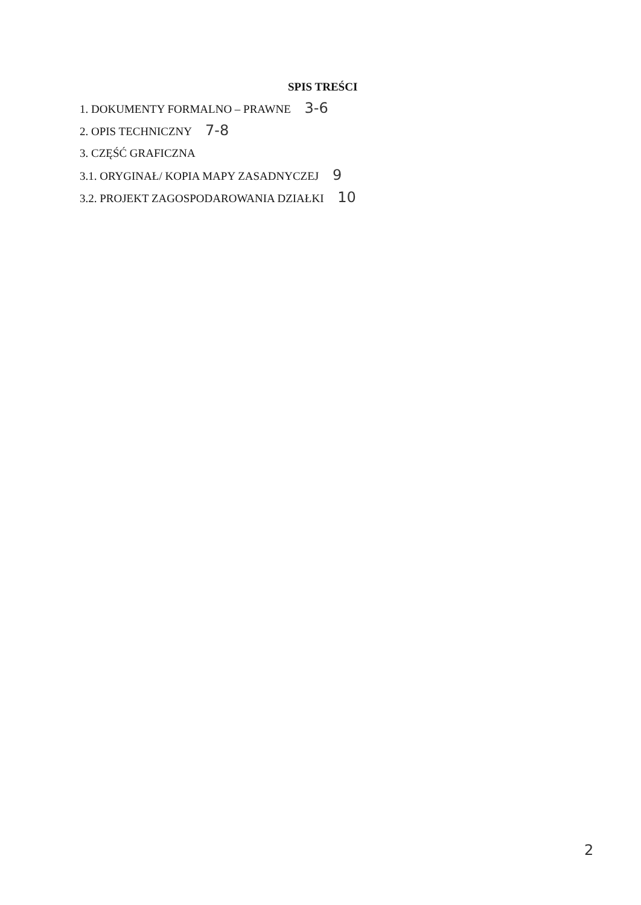SPIS TREŚCI
1. DOKUMENTY FORMALNO – PRAWNE 3-6
2. OPIS TECHNICZNY 7-8
3. CZĘŚĆ GRAFICZNA
3.1. ORYGINAŁ/ KOPIA MAPY ZASADNYCZEJ 9
3.2. PROJEKT ZAGOSPODAROWANIA DZIAŁKI 10
2